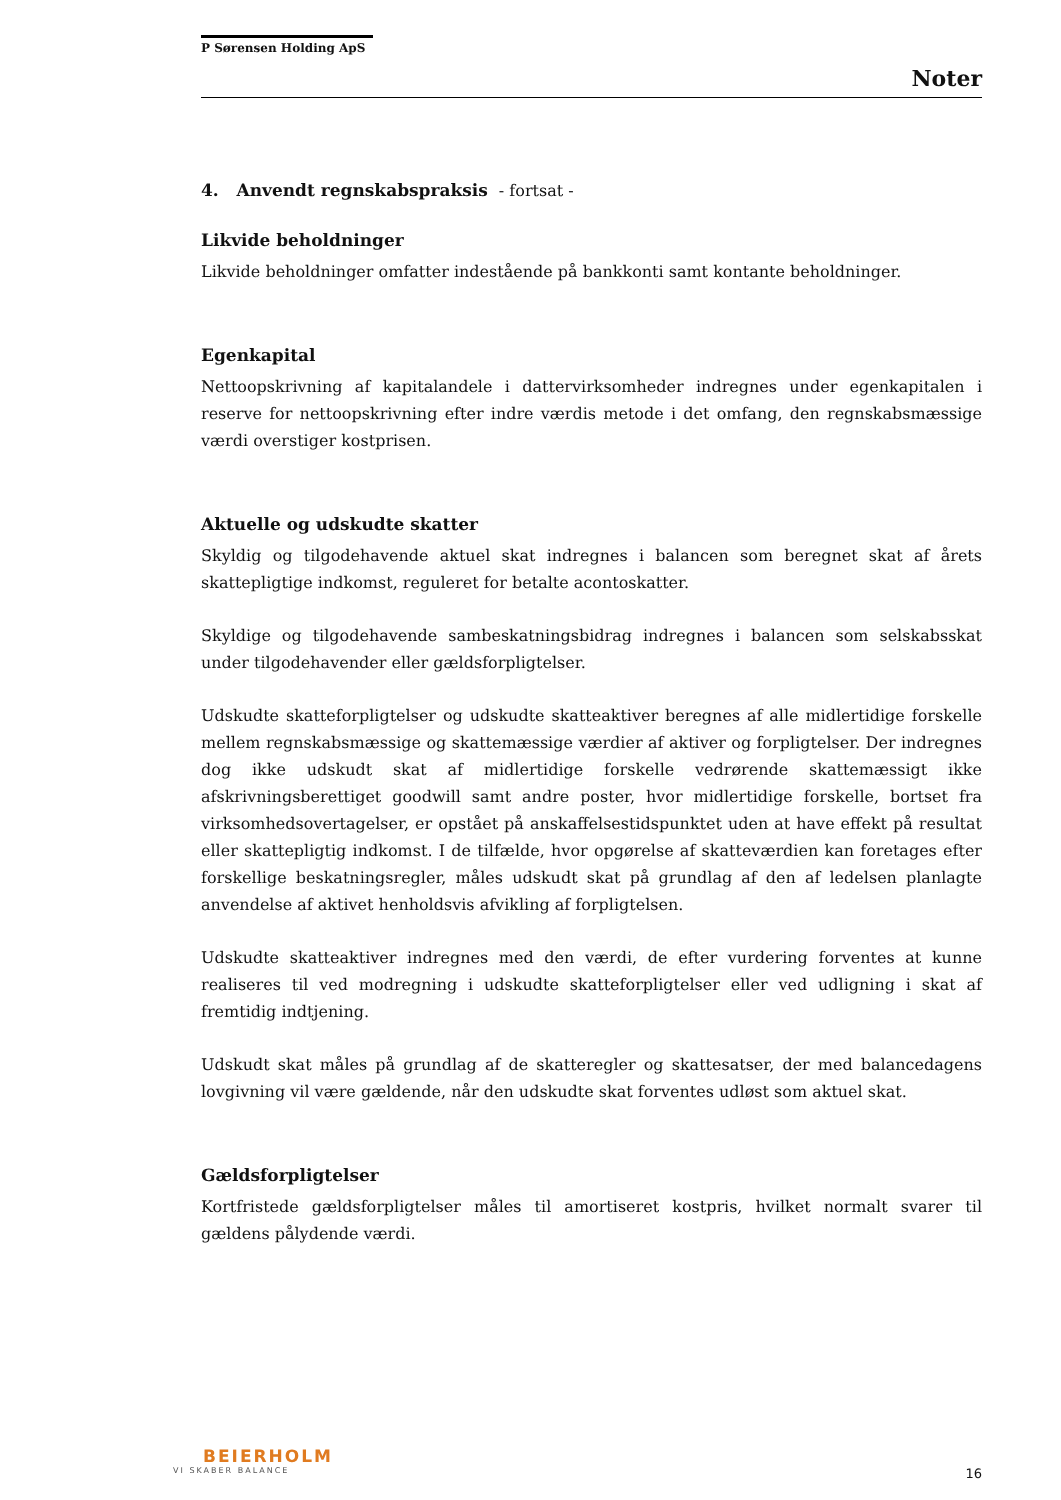P Sørensen Holding ApS
Noter
4. Anvendt regnskabspraksis - fortsat -
Likvide beholdninger
Likvide beholdninger omfatter indestående på bankkonti samt kontante beholdninger.
Egenkapital
Nettoopskrivning af kapitalandele i dattervirksomheder indregnes under egenkapitalen i reserve for nettoopskrivning efter indre værdis metode i det omfang, den regnskabsmæssige værdi overstiger kostprisen.
Aktuelle og udskudte skatter
Skyldig og tilgodehavende aktuel skat indregnes i balancen som beregnet skat af årets skattepligtige indkomst, reguleret for betalte acontoskatter.
Skyldige og tilgodehavende sambeskatningsbidrag indregnes i balancen som selskabsskat under tilgodehavender eller gældsforpligtelser.
Udskudte skatteforpligtelser og udskudte skatteaktiver beregnes af alle midlertidige forskelle mellem regnskabsmæssige og skattemæssige værdier af aktiver og forpligtelser. Der indregnes dog ikke udskudt skat af midlertidige forskelle vedrørende skattemæssigt ikke afskrivningsberettiget goodwill samt andre poster, hvor midlertidige forskelle, bortset fra virksomhedsovertagelser, er opstået på anskaffelsestidspunktet uden at have effekt på resultat eller skattepligtig indkomst. I de tilfælde, hvor opgørelse af skatteværdien kan foretages efter forskellige beskatningsregler, måles udskudt skat på grundlag af den af ledelsen planlagte anvendelse af aktivet henholdsvis afvikling af forpligtelsen.
Udskudte skatteaktiver indregnes med den værdi, de efter vurdering forventes at kunne realiseres til ved modregning i udskudte skatteforpligtelser eller ved udligning i skat af fremtidig indtjening.
Udskudt skat måles på grundlag af de skatteregler og skattesatser, der med balancedagens lovgivning vil være gældende, når den udskudte skat forventes udløst som aktuel skat.
Gældsforpligtelser
Kortfristede gældsforpligtelser måles til amortiseret kostpris, hvilket normalt svarer til gældens pålydende værdi.
BEIERHOLM
VI SKABER BALANCE
16